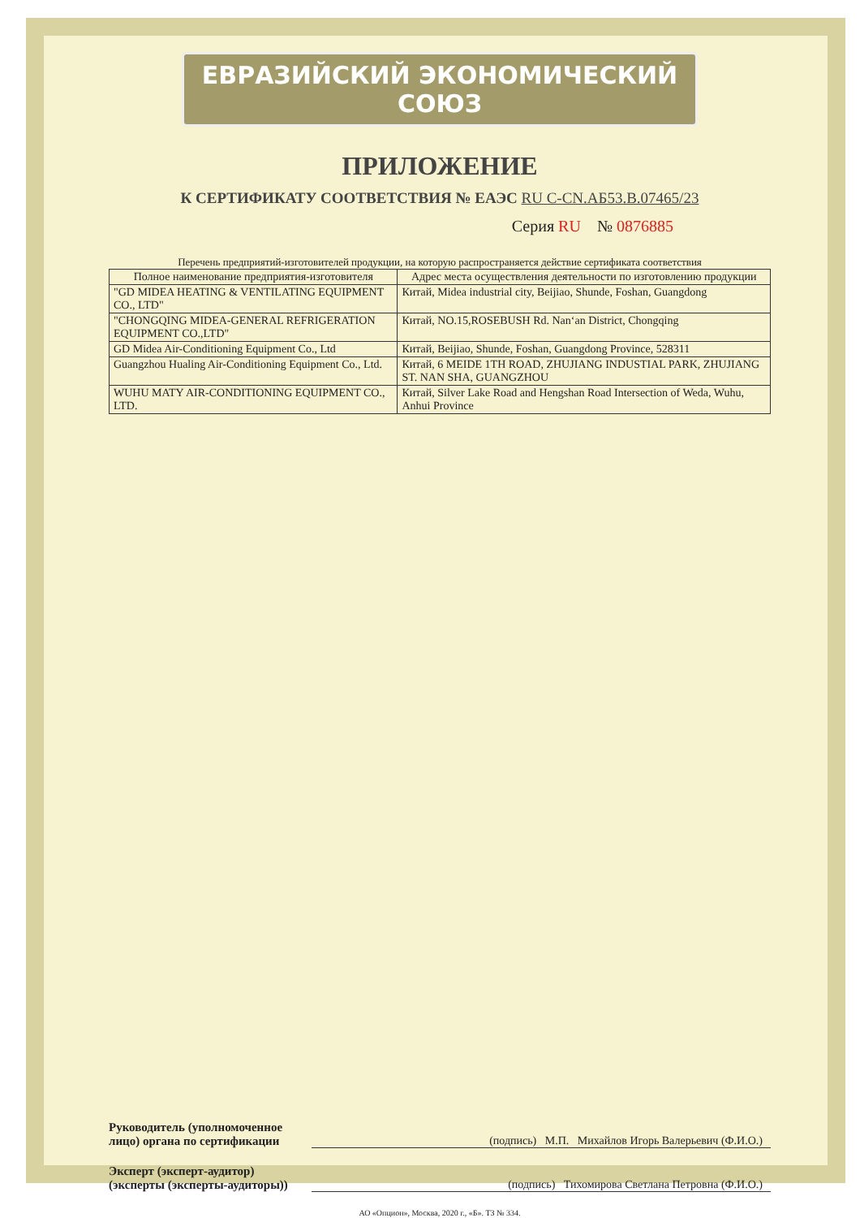ЕВРАЗИЙСКИЙ ЭКОНОМИЧЕСКИЙ СОЮЗ
ПРИЛОЖЕНИЕ
К СЕРТИФИКАТУ СООТВЕТСТВИЯ № ЕАЭС RU C-CN.АБ53.В.07465/23
Серия RU № 0876885
Перечень предприятий-изготовителей продукции, на которую распространяется действие сертификата соответствия
| Полное наименование предприятия-изготовителя | Адрес места осуществления деятельности по изготовлению продукции |
| --- | --- |
| "GD MIDEA HEATING & VENTILATING EQUIPMENT CO., LTD" | Китай, Midea industrial city, Beijiao, Shunde, Foshan, Guangdong |
| "CHONGQING MIDEA-GENERAL REFRIGERATION EQUIPMENT CO.,LTD" | Китай, NO.15,ROSEBUSH Rd. Nan‘an District, Chongqing |
| GD Midea Air-Conditioning Equipment Co., Ltd | Китай, Beijiao, Shunde, Foshan, Guangdong Province, 528311 |
| Guangzhou Hualing Air-Conditioning Equipment Co., Ltd. | Китай, 6 MEIDE 1TH ROAD, ZHUJIANG INDUSTIAL PARK, ZHUJIANG ST. NAN SHA, GUANGZHOU |
| WUHU MATY AIR-CONDITIONING EQUIPMENT CO., LTD. | Китай, Silver Lake Road and Hengshan Road Intersection of Weda, Wuhu, Anhui Province |
Руководитель (уполномоченное лицо) органа по сертификации
(подпись) М.П. Михайлов Игорь Валерьевич (Ф.И.О.)
Эксперт (эксперт-аудитор) (эксперты (эксперты-аудиторы))
(подпись) Тихомирова Светлана Петровна (Ф.И.О.)
АО «Опцион», Москва, 2020 г., «Б». ТЗ № 334.